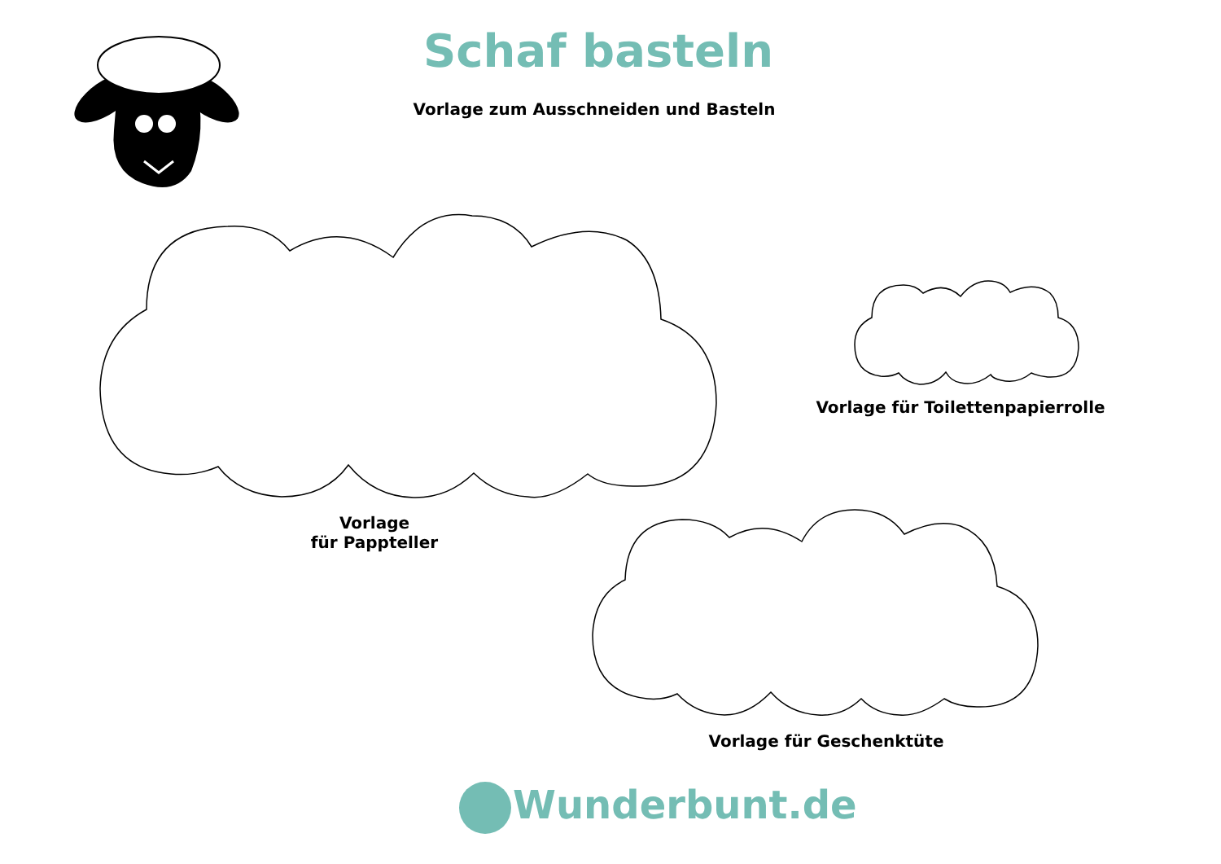Schaf basteln
Vorlage zum Ausschneiden und Basteln
Vorlage
für Pappteller
Vorlage für Toilettenpapierrolle
Vorlage für Geschenktüte
Wunderbunt.de